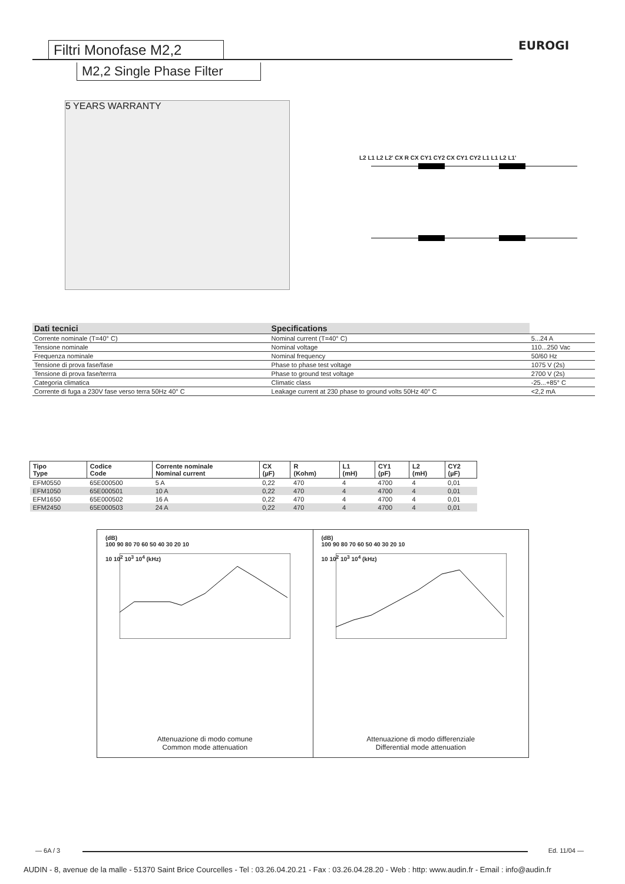Filtri Monofase M2,2
M2,2 Single Phase Filter
EUROGI
5 YEARS WARRANTY
L2 L1 L2 L2' CX R CX CY1 CY2 CX CY1 CY2 L1 L1 L2 L1'
| Dati tecnici | Specifications | |
| Corrente nominale (T=40° C) | Nominal current (T=40° C) | 5...24 A |
| Tensione nominale | Nominal voltage | 110...250 Vac |
| Frequenza nominale | Nominal frequency | 50/60 Hz |
| Tensione di prova fase/fase | Phase to phase test voltage | 1075 V (2s) |
| Tensione di prova fase/terrra | Phase to ground test voltage | 2700 V (2s) |
| Categoria climatica | Climatic class | -25...+85° C |
| Corrente di fuga a 230V fase verso terra 50Hz 40° C | Leakage current at 230 phase to ground volts 50Hz 40° C | <2,2 mA |
| Tipo Type | Codice Code | Corrente nominale Nominal current | CX (µF) | R (Kohm) | L1 (mH) | CY1 (pF) | L2 (mH) | CY2 (µF) |
| --- | --- | --- | --- | --- | --- | --- | --- | --- |
| EFM0550 | 65E000500 | 5 A | 0,22 | 470 | 4 | 4700 | 4 | 0,01 |
| EFM1050 | 65E000501 | 10 A | 0,22 | 470 | 4 | 4700 | 4 | 0,01 |
| EFM1650 | 65E000502 | 16 A | 0,22 | 470 | 4 | 4700 | 4 | 0,01 |
| EFM2450 | 65E000503 | 24 A | 0,22 | 470 | 4 | 4700 | 4 | 0,01 |
(dB)
100 90 80 70 60 50 40 30 20 10
10 10<sup>2</sup> 10<sup>3</sup> 10<sup>4</sup> (kHz)
Attenuazione di modo comune
Common mode attenuation
(dB)
100 90 80 70 60 50 40 30 20 10
10 10<sup>2</sup> 10<sup>3</sup> 10<sup>4</sup> (kHz)
Attenuazione di modo differenziale
Differential mode attenuation
— 6A / 3 Ed. 11/04 —
AUDIN - 8, avenue de la malle - 51370 Saint Brice Courcelles - Tel : 03.26.04.20.21 - Fax : 03.26.04.28.20 - Web : http: www.audin.fr - Email : info@audin.fr